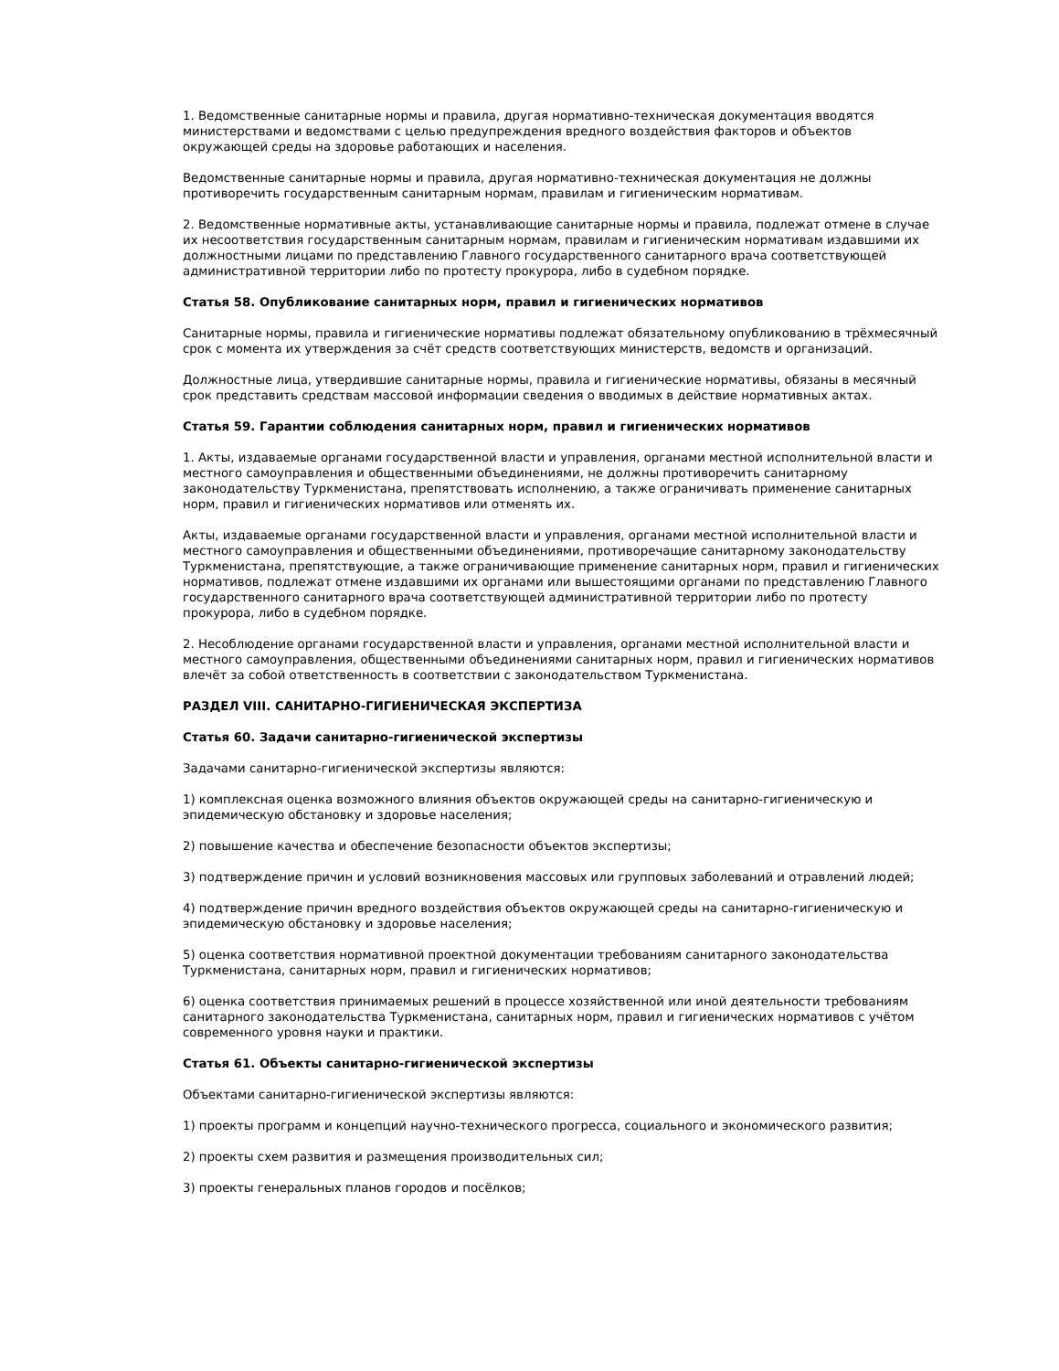1. Ведомственные санитарные нормы и правила, другая нормативно-техническая документация вводятся министерствами и ведомствами с целью предупреждения вредного воздействия факторов и объектов окружающей среды на здоровье работающих и населения.
Ведомственные санитарные нормы и правила, другая нормативно-техническая документация не должны противоречить государственным санитарным нормам, правилам и гигиеническим нормативам.
2. Ведомственные нормативные акты, устанавливающие санитарные нормы и правила, подлежат отмене в случае их несоответствия государственным санитарным нормам, правилам и гигиеническим нормативам издавшими их должностными лицами по представлению Главного государственного санитарного врача соответствующей административной территории либо по протесту прокурора, либо в судебном порядке.
Статья 58. Опубликование санитарных норм, правил и гигиенических нормативов
Санитарные нормы, правила и гигиенические нормативы подлежат обязательному опубликованию в трёхмесячный срок с момента их утверждения за счёт средств соответствующих министерств, ведомств и организаций.
Должностные лица, утвердившие санитарные нормы, правила и гигиенические нормативы, обязаны в месячный срок представить средствам массовой информации сведения о вводимых в действие нормативных актах.
Статья 59. Гарантии соблюдения санитарных норм, правил и гигиенических нормативов
1. Акты, издаваемые органами государственной власти и управления, органами местной исполнительной власти и местного самоуправления и общественными объединениями, не должны противоречить санитарному законодательству Туркменистана, препятствовать исполнению, а также ограничивать применение санитарных норм, правил и гигиенических нормативов или отменять их.
Акты, издаваемые органами государственной власти и управления, органами местной исполнительной власти и местного самоуправления и общественными объединениями, противоречащие санитарному законодательству Туркменистана, препятствующие, а также ограничивающие применение санитарных норм, правил и гигиенических нормативов, подлежат отмене издавшими их органами или вышестоящими органами по представлению Главного государственного санитарного врача соответствующей административной территории либо по протесту прокурора, либо в судебном порядке.
2. Несоблюдение органами государственной власти и управления, органами местной исполнительной власти и местного самоуправления, общественными объединениями санитарных норм, правил и гигиенических нормативов влечёт за собой ответственность в соответствии с законодательством Туркменистана.
РАЗДЕЛ VIII. САНИТАРНО-ГИГИЕНИЧЕСКАЯ ЭКСПЕРТИЗА
Статья 60. Задачи санитарно-гигиенической экспертизы
Задачами санитарно-гигиенической экспертизы являются:
1) комплексная оценка возможного влияния объектов окружающей среды на санитарно-гигиеническую и эпидемическую обстановку и здоровье населения;
2) повышение качества и обеспечение безопасности объектов экспертизы;
3) подтверждение причин и условий возникновения массовых или групповых заболеваний и отравлений людей;
4) подтверждение причин вредного воздействия объектов окружающей среды на санитарно-гигиеническую и эпидемическую обстановку и здоровье населения;
5) оценка соответствия нормативной проектной документации требованиям санитарного законодательства Туркменистана, санитарных норм, правил и гигиенических нормативов;
6) оценка соответствия принимаемых решений в процессе хозяйственной или иной деятельности требованиям санитарного законодательства Туркменистана, санитарных норм, правил и гигиенических нормативов с учётом современного уровня науки и практики.
Статья 61. Объекты санитарно-гигиенической экспертизы
Объектами санитарно-гигиенической экспертизы являются:
1) проекты программ и концепций научно-технического прогресса, социального и экономического развития;
2) проекты схем развития и размещения производительных сил;
3) проекты генеральных планов городов и посёлков;